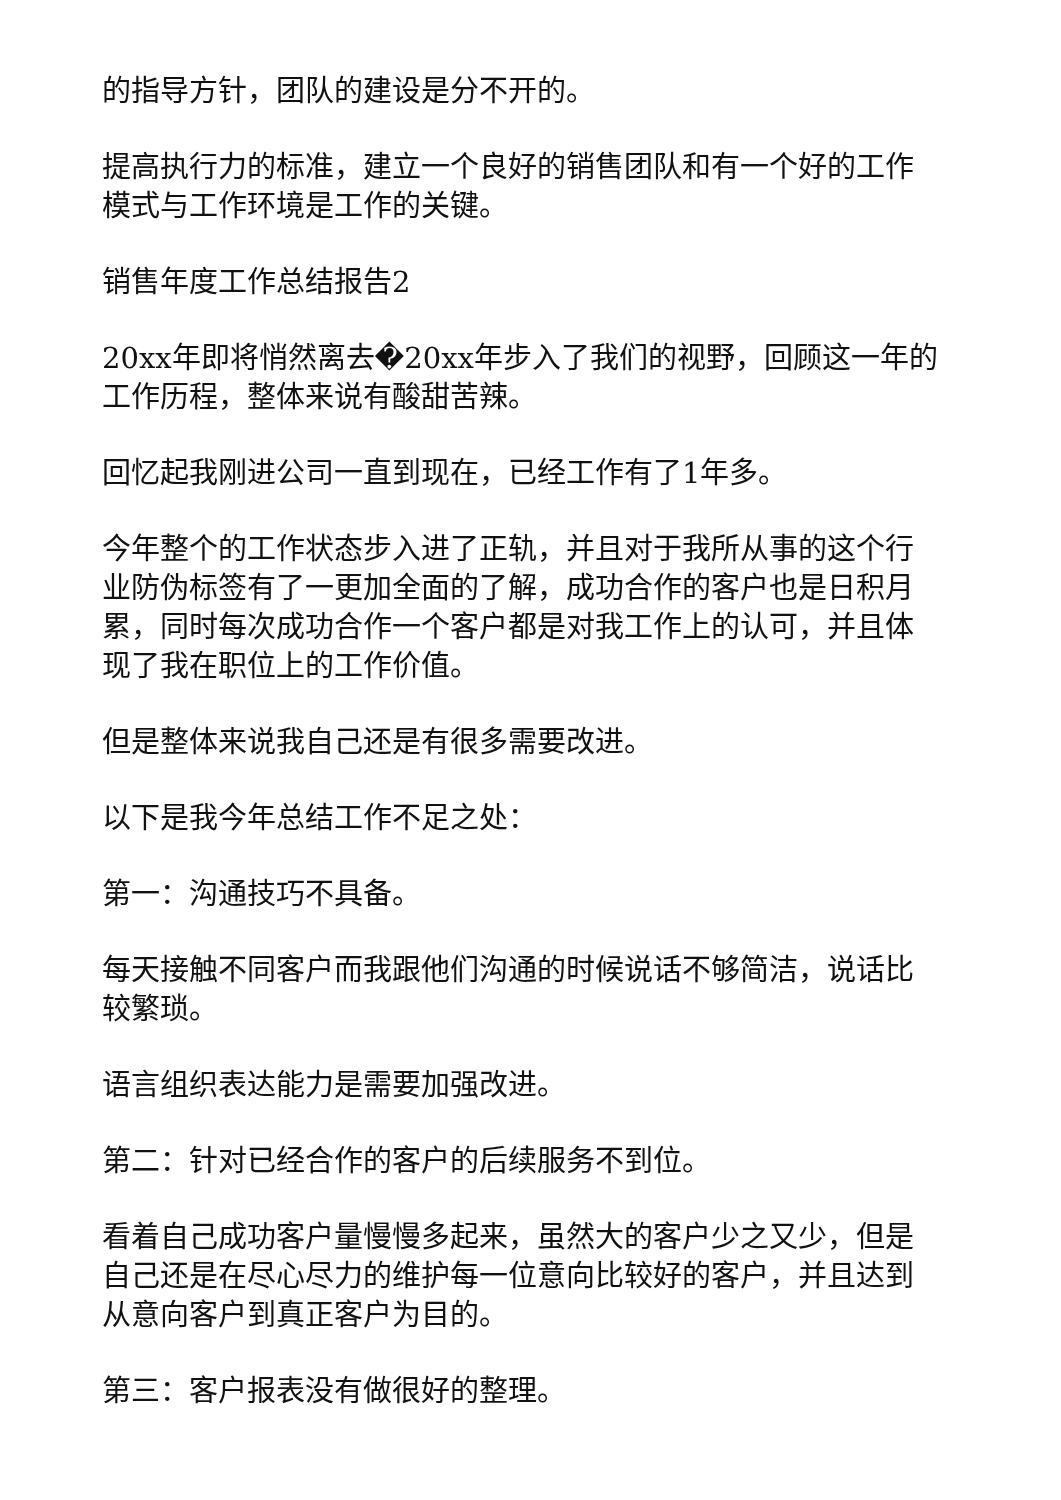的指导方针，团队的建设是分不开的。
提高执行力的标准，建立一个良好的销售团队和有一个好的工作模式与工作环境是工作的关键。
销售年度工作总结报告2
20xx年即将悄然离去�20xx年步入了我们的视野，回顾这一年的工作历程，整体来说有酸甜苦辣。
回忆起我刚进公司一直到现在，已经工作有了1年多。
今年整个的工作状态步入进了正轨，并且对于我所从事的这个行业防伪标签有了一更加全面的了解，成功合作的客户也是日积月累，同时每次成功合作一个客户都是对我工作上的认可，并且体现了我在职位上的工作价值。
但是整体来说我自己还是有很多需要改进。
以下是我今年总结工作不足之处：
第一：沟通技巧不具备。
每天接触不同客户而我跟他们沟通的时候说话不够简洁，说话比较繁琐。
语言组织表达能力是需要加强改进。
第二：针对已经合作的客户的后续服务不到位。
看着自己成功客户量慢慢多起来，虽然大的客户少之又少，但是自己还是在尽心尽力的维护每一位意向比较好的客户，并且达到从意向客户到真正客户为目的。
第三：客户报表没有做很好的整理。